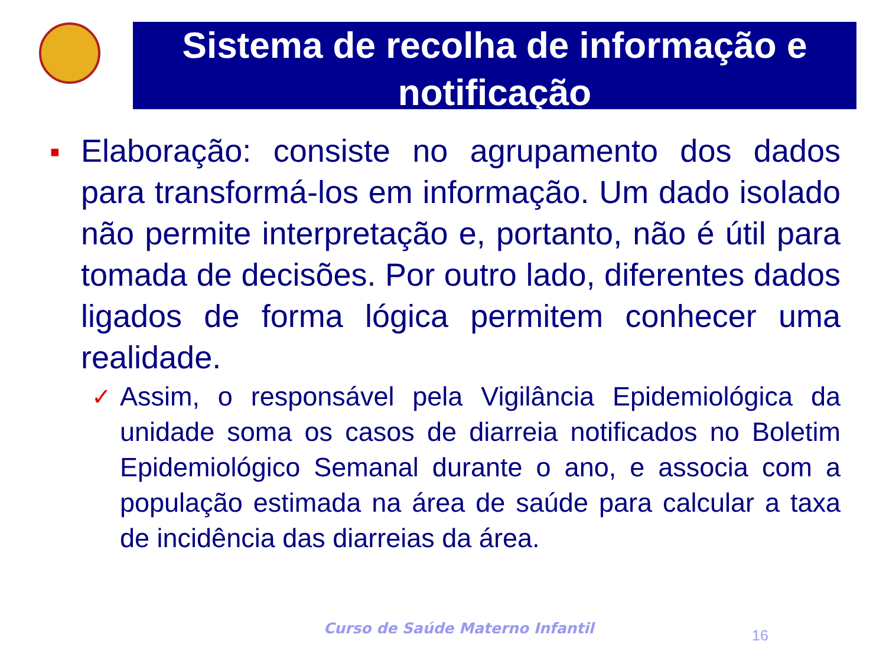Sistema de recolha de informação e notificação
■
Elaboração: consiste no agrupamento dos dados para transformá-los em informação. Um dado isolado não permite interpretação e, portanto, não é útil para tomada de decisões. Por outro lado, diferentes dados ligados de forma lógica permitem conhecer uma realidade.
✓ Assim, o responsável pela Vigilância Epidemiológica da unidade soma os casos de diarreia notificados no Boletim Epidemiológico Semanal durante o ano, e associa com a população estimada na área de saúde para calcular a taxa de incidência das diarreias da área.
Curso de Saúde Materno Infantil
16